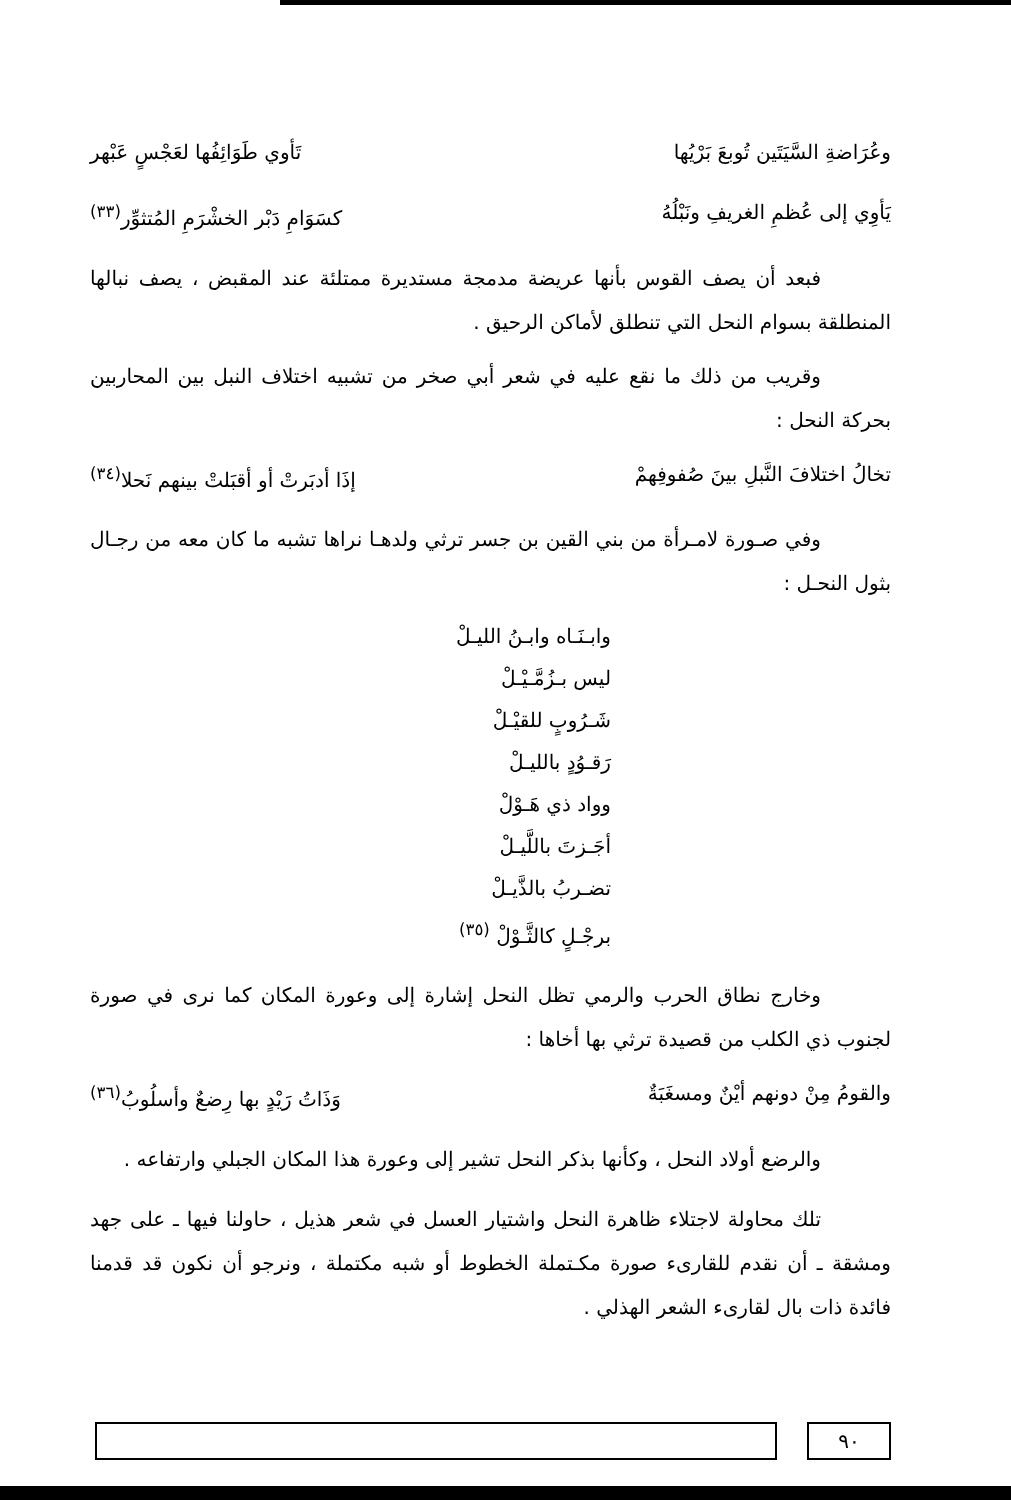وعُرَاضةِ السَّيَتَين تُوبعَ بَرْيُها تَأوي طَوَائِفُها لعَجْسٍ عَبْهر
يَأوِي إلى عُظمِ الغريفِ ونَبْلُهُ كسَوَامِ دَبْر الخشْرَمِ المُتثوِّر<sup>(٣٣)</sup>
فبعد أن يصف القوس بأنها عريضة مدمجة مستديرة ممتلئة عند المقبض ، يصف نبالها المنطلقة بسوام النحل التي تنطلق لأماكن الرحيق .
وقريب من ذلك ما نقع عليه في شعر أبي صخر من تشبيه اختلاف النبل بين المحاربين بحركة النحل :
تخالُ اختلافَ النَّبلِ بينَ صُفوفِهمْ إذَا أدبَرتْ أو أقبَلتْ بينهم نَحلا<sup>(٣٤)</sup>
وفي صـورة لامـرأة من بني القين بن جسر ترثي ولدهـا نراها تشبه ما كان معه من رجـال بثول النحـل :
وابـنَـاه وابـنُ الليـلْ
ليس بـزُمَّـيْـلْ
شَـرُوبٍ للقيْـلْ
رَقـوُدٍ بالليـلْ
وواد ذي هَـوْلْ
أجَـزتَ باللَّيـلْ
تضـربُ بالذَّيـلْ
برجْـلٍ كالثَّـوْلْ <sup>(٣٥)</sup>
وخارج نطاق الحرب والرمي تظل النحل إشارة إلى وعورة المكان كما نرى في صورة لجنوب ذي الكلب من قصيدة ترثي بها أخاها :
والقومُ مِنْ دونهم أيْنٌ ومسغَبَةٌ وَذَاتُ رَيْدٍ بها رِضعٌ وأسلُوبُ<sup>(٣٦)</sup>
والرضع أولاد النحل ، وكأنها بذكر النحل تشير إلى وعورة هذا المكان الجبلي وارتفاعه .
تلك محاولة لاجتلاء ظاهرة النحل واشتيار العسل في شعر هذيل ، حاولنا فيها ـ على جهد ومشقة ـ أن نقدم للقارىء صورة مكـتملة الخطوط أو شبه مكتملة ، ونرجو أن نكون قد قدمنا فائدة ذات بال لقارىء الشعر الهذلي .
٩٠